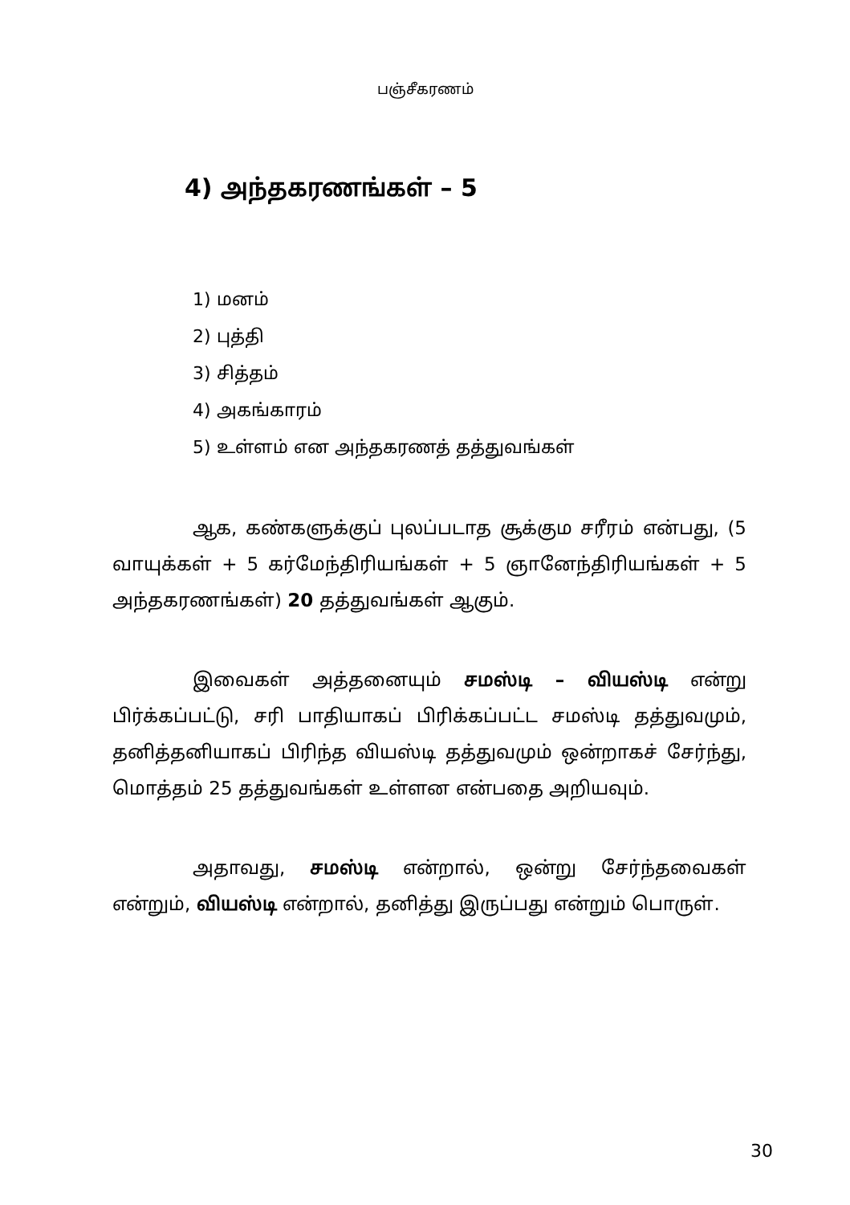பஞ்சீகரணம்
4) அந்தகரணங்கள் – 5
1) மனம்
2) புத்தி
3) சித்தம்
4) அகங்காரம்
5) உள்ளம் என அந்தகரணத் தத்துவங்கள்
ஆக, கண்களுக்குப் புலப்படாத சூக்கும சரீரம் என்பது, (5 வாயுக்கள் + 5 கர்மேந்திரியங்கள் + 5 ஞானேந்திரியங்கள் + 5 அந்தகரணங்கள்) 20 தத்துவங்கள் ஆகும்.
இவைகள் அத்தனையும் சமஸ்டி – வியஸ்டி என்று பிர்க்கப்பட்டு, சரி பாதியாகப் பிரிக்கப்பட்ட சமஸ்டி தத்துவமும், தனித்தனியாகப் பிரிந்த வியஸ்டி தத்துவமும் ஒன்றாகச் சேர்ந்து, மொத்தம் 25 தத்துவங்கள் உள்ளன என்பதை அறியவும்.
அதாவது, சமஸ்டி என்றால், ஒன்று சேர்ந்தவைகள் என்றும், வியஸ்டி என்றால், தனித்து இருப்பது என்றும் பொருள்.
30